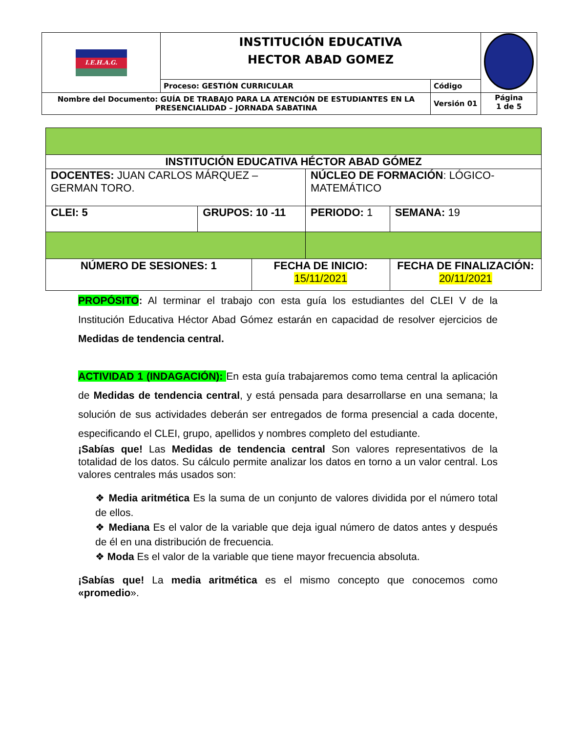| I.E.H.A.G. | INSTITUCIÓN EDUCATIVA HECTOR ABAD GOMEZ | | |
| | Proceso: GESTIÓN CURRICULAR | Código | |
| Nombre del Documento: GUÍA DE TRABAJO PARA LA ATENCIÓN DE ESTUDIANTES EN LA PRESENCIALIDAD – JORNADA SABATINA | | Versión 01 | Página 1 de 5 |
| INSTITUCIÓN EDUCATIVA HÉCTOR ABAD GÓMEZ | | | | |
| DOCENTES: JUAN CARLOS MÁRQUEZ – GERMAN TORO. | | | NÚCLEO DE FORMACIÓN : LÓGICO-MATEMÁTICO | |
| CLEI: 5 | GRUPOS: 10 -11 | | PERIODO: 1 | SEMANA: 19 |
| NÚMERO DE SESIONES: 1 | | FECHA DE INICIO: 15/11/2021 | | FECHA DE FINALIZACIÓN: 20/11/2021 |
PROPÓSITO: Al terminar el trabajo con esta guía los estudiantes del CLEI V de la Institución Educativa Héctor Abad Gómez estarán en capacidad de resolver ejercicios de Medidas de tendencia central.
ACTIVIDAD 1 (INDAGACIÓN): En esta guía trabajaremos como tema central la aplicación de Medidas de tendencia central, y está pensada para desarrollarse en una semana; la solución de sus actividades deberán ser entregados de forma presencial a cada docente, especificando el CLEI, grupo, apellidos y nombres completo del estudiante.
¡Sabías que! Las Medidas de tendencia central Son valores representativos de la totalidad de los datos. Su cálculo permite analizar los datos en torno a un valor central. Los valores centrales más usados son:
❖ Media aritmética Es la suma de un conjunto de valores dividida por el número total de ellos.
❖ Mediana Es el valor de la variable que deja igual número de datos antes y después de él en una distribución de frecuencia.
❖ Moda Es el valor de la variable que tiene mayor frecuencia absoluta.
¡Sabías que! La media aritmética es el mismo concepto que conocemos como «promedio».